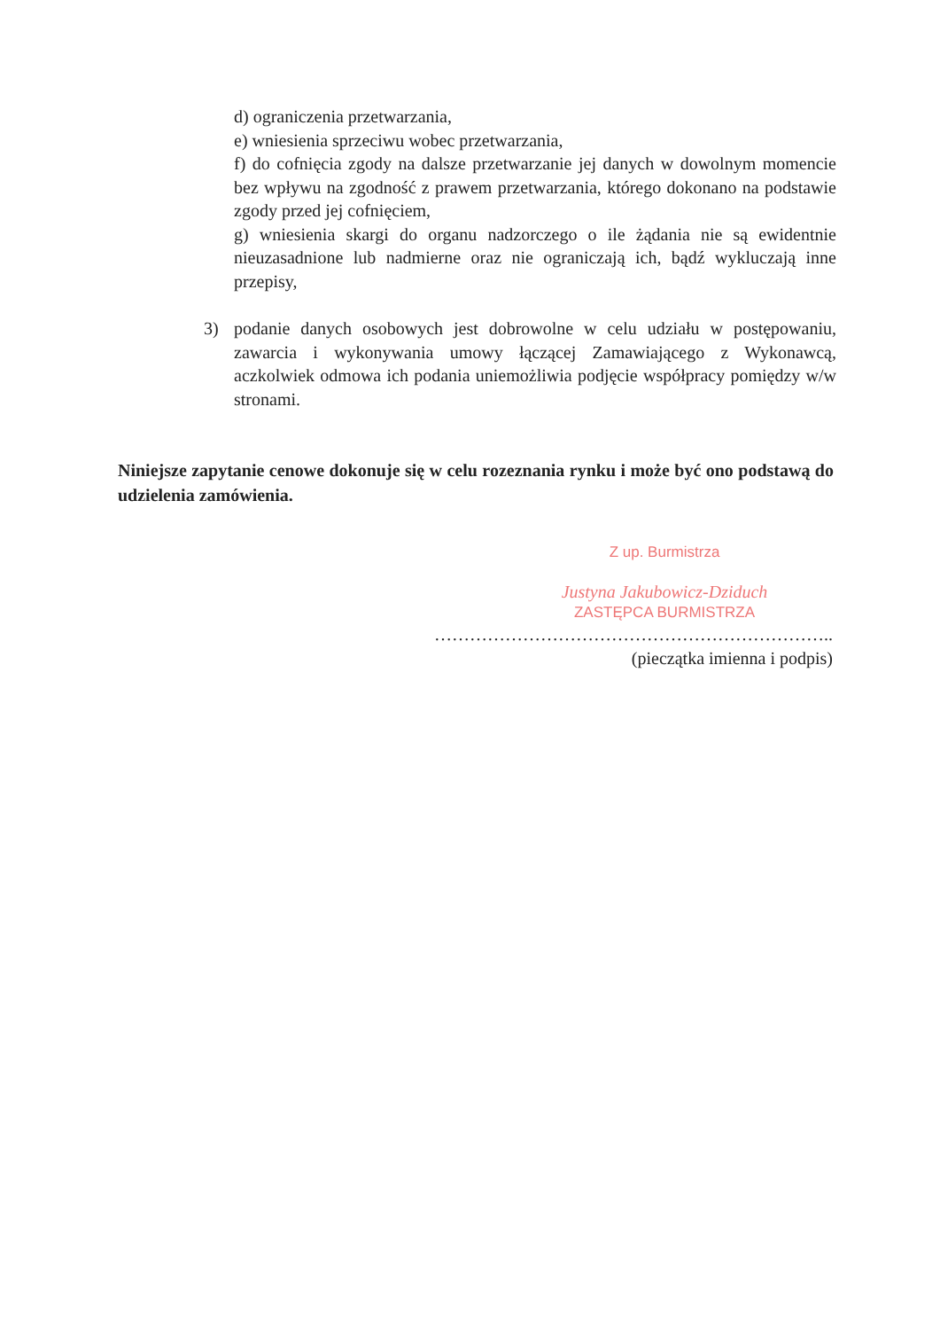d) ograniczenia przetwarzania,
e) wniesienia sprzeciwu wobec przetwarzania,
f) do cofnięcia zgody na dalsze przetwarzanie jej danych w dowolnym momencie bez wpływu na zgodność z prawem przetwarzania, którego dokonano na podstawie zgody przed jej cofnięciem,
g) wniesienia skargi do organu nadzorczego o ile żądania nie są ewidentnie nieuzasadnione lub nadmierne oraz nie ograniczają ich, bądź wykluczają inne przepisy,
3) podanie danych osobowych jest dobrowolne w celu udziału w postępowaniu, zawarcia i wykonywania umowy łączącej Zamawiającego z Wykonawcą, aczkolwiek odmowa ich podania uniemożliwia podjęcie współpracy pomiędzy w/w stronami.
Niniejsze zapytanie cenowe dokonuje się w celu rozeznania rynku i może być ono podstawą do udzielenia zamówienia.
Z up. Burmistrza
Justyna Jakubowicz-Dziduch
ZASTĘPCA BURMISTRZA
…………………………………………………………..
(pieczątka imienna i podpis)